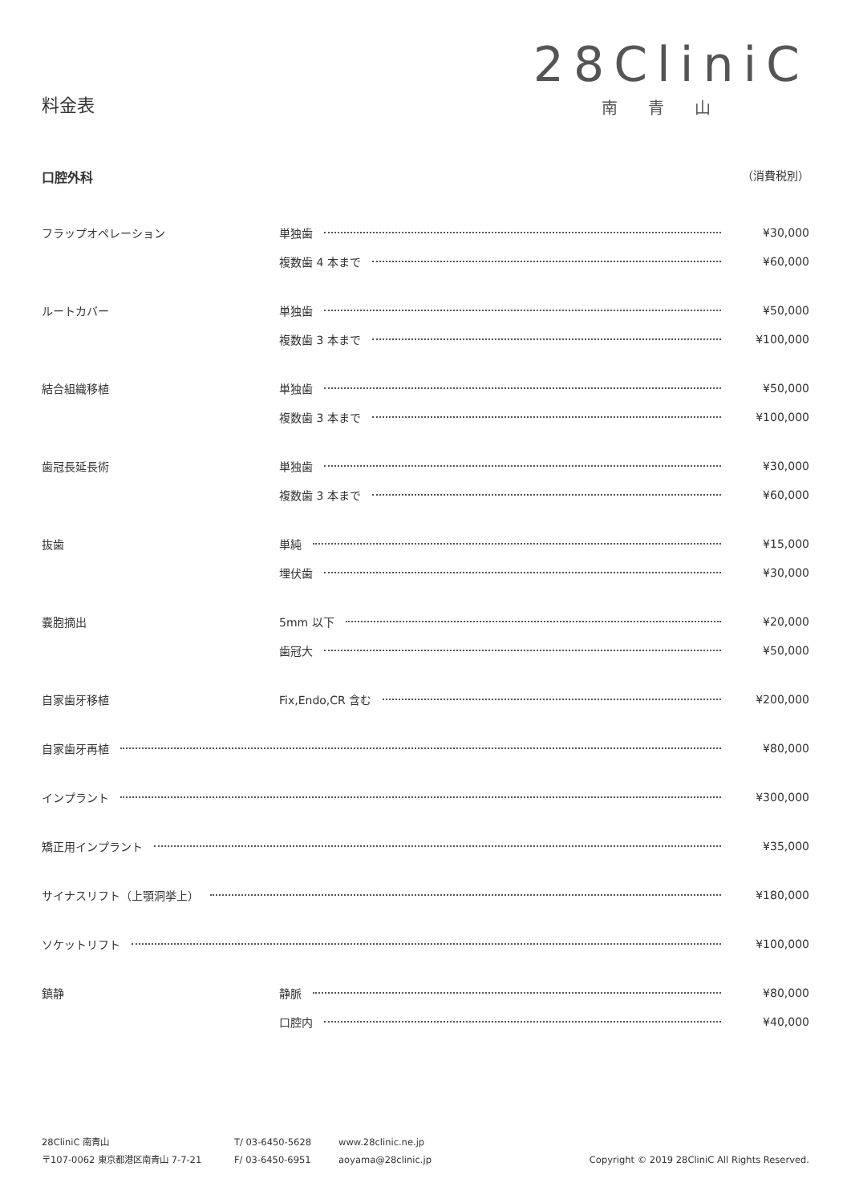料金表
28CliniC
南青山
口腔外科 （消費税別）
| フラップオペレーション | 単独歯 | ¥30,000 |
| | 複数歯 4 本まで | ¥60,000 |
| ルートカバー | 単独歯 | ¥50,000 |
| | 複数歯 3 本まで | ¥100,000 |
| 結合組織移植 | 単独歯 | ¥50,000 |
| | 複数歯 3 本まで | ¥100,000 |
| 歯冠長延長術 | 単独歯 | ¥30,000 |
| | 複数歯 3 本まで | ¥60,000 |
| 抜歯 | 単純 | ¥15,000 |
| | 埋伏歯 | ¥30,000 |
| 嚢胞摘出 | 5mm 以下 | ¥20,000 |
| | 歯冠大 | ¥50,000 |
| 自家歯牙移植 | Fix,Endo,CR 含む | ¥200,000 |
| 自家歯牙再植 | | ¥80,000 |
| インプラント | | ¥300,000 |
| 矯正用インプラント | | ¥35,000 |
| サイナスリフト（上顎洞挙上） | | ¥180,000 |
| ソケットリフト | | ¥100,000 |
| 鎮静 | 静脈 | ¥80,000 |
| | 口腔内 | ¥40,000 |
28CliniC 南青山
〒107-0062 東京都港区南青山 7-7-21
T/ 03-6450-5628
F/ 03-6450-6951
www.28clinic.ne.jp
aoyama@28clinic.jp
Copyright © 2019 28CliniC All Rights Reserved.